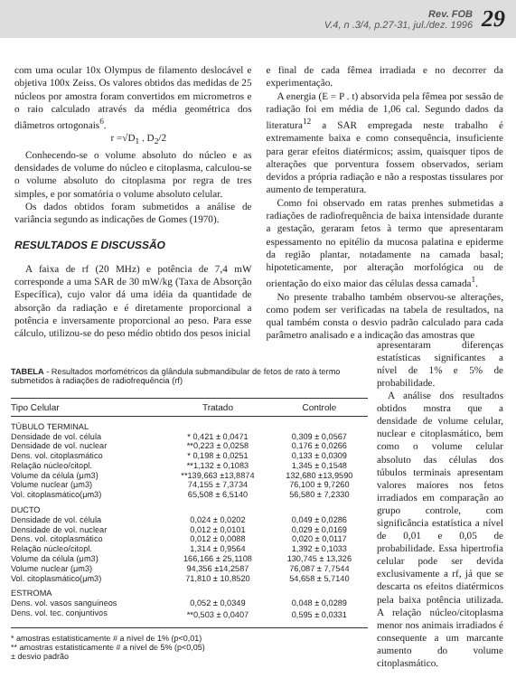Rev. FOB
V.4, n .3/4, p.27-31, jul./dez. 1996
29
com uma ocular 10x Olympus de filamento deslocável e objetiva 100x Zeiss. Os valores obtidos das medidas de 25 núcleos por amostra foram convertidos em micrometros e o raio calculado através da média geométrica dos diâmetros ortogonais<sup>6</sup>.
r =√D<sub>1</sub> . D<sub>2</sub>/2
Conhecendo-se o volume absoluto do núcleo e as densidades de volume do núcleo e citoplasma, calculou-se o volume absoluto do citoplasma por regra de tres simples, e por somatória o volume absoluto celular.
Os dados obtidos foram submetidos a análise de variância segundo as indicações de Gomes (1970).
RESULTADOS E DISCUSSÃO
A faixa de rf (20 MHz) e potência de 7,4 mW corresponde a uma SAR de 30 mW/kg (Taxa de Absorção Específica), cujo valor dá uma idéia da quantidade de absorção da radiação e é diretamente proporcional a potência e inversamente proporcional ao peso. Para esse cálculo, utilizou-se do peso médio obtido dos pesos inicial
e final de cada fêmea irradiada e no decorrer da experimentação.
A energia (E = P . t) absorvida pela fêmea por sessão de radiação foi em média de 1,06 cal. Segundo dados da literatura<sup>12</sup> a SAR empregada neste trabalho é extremamente baixa e como consequência, insuficiente para gerar efeitos diatérmicos; assim, quaisquer tipos de alterações que porventura fossem observados, seriam devidos a própria radiação e não a respostas tissulares por aumento de temperatura.
Como foi observado em ratas prenhes submetidas a radiações de radiofrequência de baixa intensidade durante a gestação, geraram fetos à termo que apresentaram espessamento no epitélio da mucosa palatina e epiderme da região plantar, notadamente na camada basal; hipoteticamente, por alteração morfológica ou de orientação do eixo maior das células dessa camada<sup>1</sup>.
No presente trabalho também observou-se alterações, como podem ser verificadas na tabela de resultados, na qual também consta o desvio padrão calculado para cada parâmetro analisado e a indicação das amostras que
TABELA - Resultados morfométricos da glândula submandibular de fetos de rato à termo submetidos à radiações de radiofrequência (rf)
| Tipo Celular | Tratado | Controle |
| --- | --- | --- |
| TÚBULO TERMINAL | | |
| Densidade de vol. célula | * 0,421 ± 0,0471 | 0,309 ± 0,0567 |
| Densidade de vol. nuclear | **0,223 ± 0,0258 | 0,176 ± 0,0266 |
| Dens. vol. citoplasmático | * 0,198 ± 0,0251 | 0,133 ± 0,0309 |
| Relação núcleo/citopl. | **1,132 ± 0,1083 | 1,345 ± 0,1548 |
| Volume da célula (μm3) | **139,663 ±13,8874 | 132,680 ±13,9590 |
| Volume nuclear (μm3) | 74,155 ± 7,3734 | 76,100 ± 9,7260 |
| Vol. citoplasmático(μm3) | 65,508 ± 6,5140 | 56,580 ± 7,2330 |
| DUCTO | | |
| Densidade de vol. célula | 0,024 ± 0,0202 | 0,049 ± 0,0286 |
| Densidade de vol. nuclear | 0,012 ± 0,0101 | 0,029 ± 0,0169 |
| Dens. vol. citoplasmático | 0,012 ± 0,0088 | 0,020 ± 0,0117 |
| Relação núcleo/citopl. | 1,314 ± 0,9564 | 1,392 ± 0,1033 |
| Volume da célula (μm3) | 166,166 ± 25,1108 | 130,745 ± 13,326 |
| Volume nuclear (μm3) | 94,356 ±14,2587 | 76,087 ± 7,7544 |
| Vol. citoplasmático(μm3) | 71,810 ± 10,8520 | 54,658 ± 5,7140 |
| ESTROMA | | |
| Dens. vol. vasos sanguíneos | 0,052 ± 0,0349 | 0,048 ± 0,0289 |
| Dens. vol. tec. conjuntivos | **0,503 ± 0,0407 | 0,595 ± 0,0331 |
* amostras estatisticamente # a nível de 1% (p<0,01)
** amostras estatisticamente # a nível de 5% (p<0,05)
± desvio padrão
apresentaram diferenças estatísticas significantes a nível de 1% e 5% de probabilidade.
A análise dos resultados obtidos mostra que a densidade de volume celular, nuclear e citoplasmático, bem como o volume celular absoluto das células dos túbulos terminais apresentam valores maiores nos fetos irradiados em comparação ao grupo controle, com significância estatística a nível de 0,01 e 0,05 de probabilidade. Essa hipertrofia celular pode ser devida exclusivamente a rf, já que se descarta os efeitos diatérmicos pela baixa potência utilizada. A relação núcleo/citoplasma menor nos animais irradiados é consequente a um marcante aumento do volume citoplasmático.